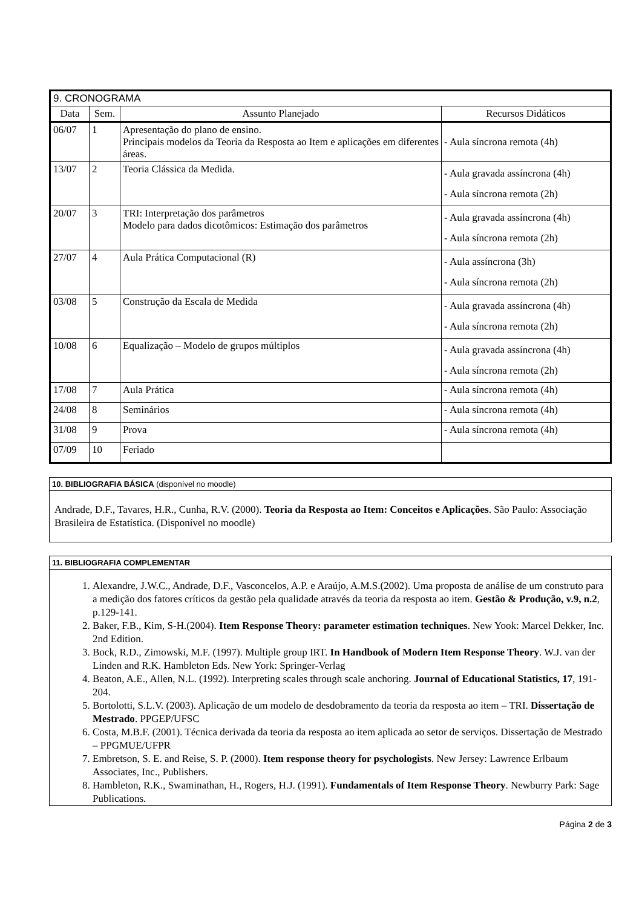| 9. CRONOGRAMA | | | |
| Data | Sem. | Assunto Planejado | Recursos Didáticos |
| 06/07 | 1 | Apresentação do plano de ensino. Principais modelos da Teoria da Resposta ao Item e aplicações em diferentes áreas. | - Aula síncrona remota (4h) |
| 13/07 | 2 | Teoria Clássica da Medida. | - Aula gravada assíncrona (4h) - Aula síncrona remota (2h) |
| 20/07 | 3 | TRI: Interpretação dos parâmetros Modelo para dados dicotômicos: Estimação dos parâmetros | - Aula gravada assíncrona (4h) - Aula síncrona remota (2h) |
| 27/07 | 4 | Aula Prática Computacional (R) | - Aula assíncrona (3h) - Aula síncrona remota (2h) |
| 03/08 | 5 | Construção da Escala de Medida | - Aula gravada assíncrona (4h) - Aula síncrona remota (2h) |
| 10/08 | 6 | Equalização – Modelo de grupos múltiplos | - Aula gravada assíncrona (4h) - Aula síncrona remota (2h) |
| 17/08 | 7 | Aula Prática | - Aula síncrona remota (4h) |
| 24/08 | 8 | Seminários | - Aula síncrona remota (4h) |
| 31/08 | 9 | Prova | - Aula síncrona remota (4h) |
| 07/09 | 10 | Feriado | |
10. BIBLIOGRAFIA BÁSICA (disponível no moodle)
Andrade, D.F., Tavares, H.R., Cunha, R.V. (2000). Teoria da Resposta ao Item: Conceitos e Aplicações. São Paulo: Associação Brasileira de Estatística. (Disponível no moodle)
11. BIBLIOGRAFIA COMPLEMENTAR
1. Alexandre, J.W.C., Andrade, D.F., Vasconcelos, A.P. e Araújo, A.M.S.(2002). Uma proposta de análise de um construto para a medição dos fatores críticos da gestão pela qualidade através da teoria da resposta ao item. Gestão & Produção, v.9, n.2, p.129-141.
2. Baker, F.B., Kim, S-H.(2004). Item Response Theory: parameter estimation techniques. New Yook: Marcel Dekker, Inc. 2nd Edition.
3. Bock, R.D., Zimowski, M.F. (1997). Multiple group IRT. In Handbook of Modern Item Response Theory. W.J. van der Linden and R.K. Hambleton Eds. New York: Springer-Verlag
4. Beaton, A.E., Allen, N.L. (1992). Interpreting scales through scale anchoring. Journal of Educational Statistics, 17, 191-204.
5. Bortolotti, S.L.V. (2003). Aplicação de um modelo de desdobramento da teoria da resposta ao item – TRI. Dissertação de Mestrado. PPGEP/UFSC
6. Costa, M.B.F. (2001). Técnica derivada da teoria da resposta ao item aplicada ao setor de serviços. Dissertação de Mestrado – PPGMUE/UFPR
7. Embretson, S. E. and Reise, S. P. (2000). Item response theory for psychologists. New Jersey: Lawrence Erlbaum Associates, Inc., Publishers.
8. Hambleton, R.K., Swaminathan, H., Rogers, H.J. (1991). Fundamentals of Item Response Theory. Newburry Park: Sage Publications.
Página 2 de 3